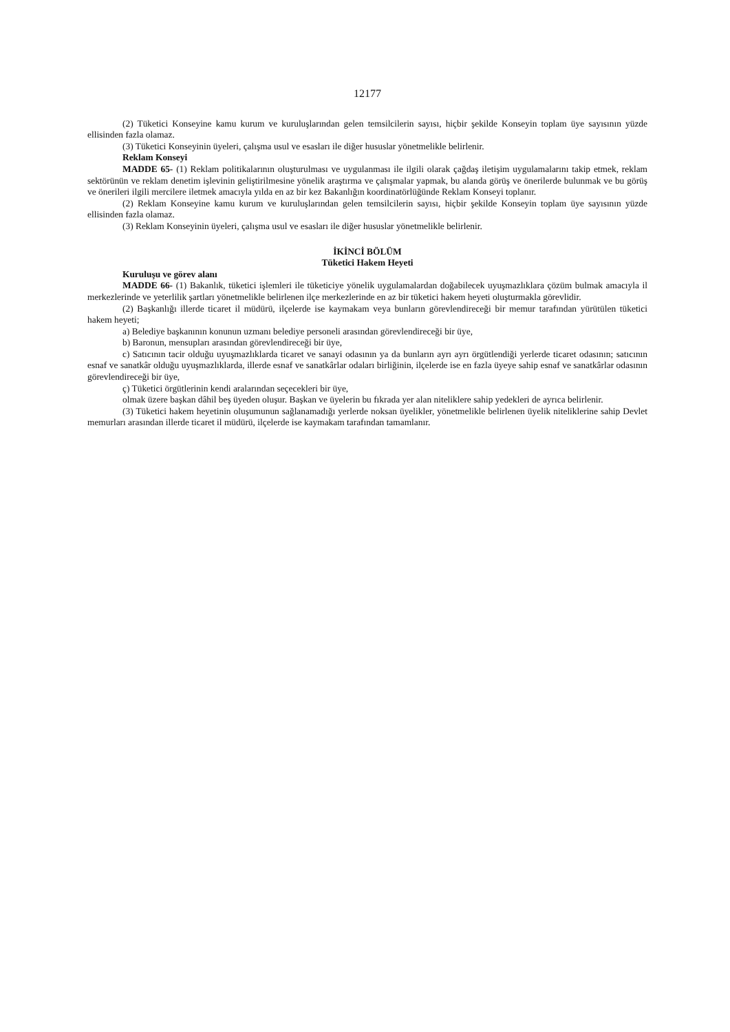12177
(2) Tüketici Konseyine kamu kurum ve kuruluşlarından gelen temsilcilerin sayısı, hiçbir şekilde Konseyin toplam üye sayısının yüzde ellisinden fazla olamaz.
(3) Tüketici Konseyinin üyeleri, çalışma usul ve esasları ile diğer hususlar yönetmelikle belirlenir.
Reklam Konseyi
MADDE 65- (1) Reklam politikalarının oluşturulması ve uygulanması ile ilgili olarak çağdaş iletişim uygulamalarını takip etmek, reklam sektörünün ve reklam denetim işlevinin geliştirilmesine yönelik araştırma ve çalışmalar yapmak, bu alanda görüş ve önerilerde bulunmak ve bu görüş ve önerileri ilgili mercilere iletmek amacıyla yılda en az bir kez Bakanlığın koordinatörlüğünde Reklam Konseyi toplanır.
(2) Reklam Konseyine kamu kurum ve kuruluşlarından gelen temsilcilerin sayısı, hiçbir şekilde Konseyin toplam üye sayısının yüzde ellisinden fazla olamaz.
(3) Reklam Konseyinin üyeleri, çalışma usul ve esasları ile diğer hususlar yönetmelikle belirlenir.
İKİNCİ BÖLÜM
Tüketici Hakem Heyeti
Kuruluşu ve görev alanı
MADDE 66- (1) Bakanlık, tüketici işlemleri ile tüketiciye yönelik uygulamalardan doğabilecek uyuşmazlıklara çözüm bulmak amacıyla il merkezlerinde ve yeterlilik şartları yönetmelikle belirlenen ilçe merkezlerinde en az bir tüketici hakem heyeti oluşturmakla görevlidir.
(2) Başkanlığı illerde ticaret il müdürü, ilçelerde ise kaymakam veya bunların görevlendireceği bir memur tarafından yürütülen tüketici hakem heyeti;
a) Belediye başkanının konunun uzmanı belediye personeli arasından görevlendireceği bir üye,
b) Baronun, mensupları arasından görevlendireceği bir üye,
c) Satıcının tacir olduğu uyuşmazlıklarda ticaret ve sanayi odasının ya da bunların ayrı ayrı örgütlendiği yerlerde ticaret odasının; satıcının esnaf ve sanatkâr olduğu uyuşmazlıklarda, illerde esnaf ve sanatkârlar odaları birliğinin, ilçelerde ise en fazla üyeye sahip esnaf ve sanatkârlar odasının görevlendireceği bir üye,
ç) Tüketici örgütlerinin kendi aralarından seçecekleri bir üye,
olmak üzere başkan dâhil beş üyeden oluşur. Başkan ve üyelerin bu fıkrada yer alan niteliklere sahip yedekleri de ayrıca belirlenir.
(3) Tüketici hakem heyetinin oluşumunun sağlanamadığı yerlerde noksan üyelikler, yönetmelikle belirlenen üyelik niteliklerine sahip Devlet memurları arasından illerde ticaret il müdürü, ilçelerde ise kaymakam tarafından tamamlanır.